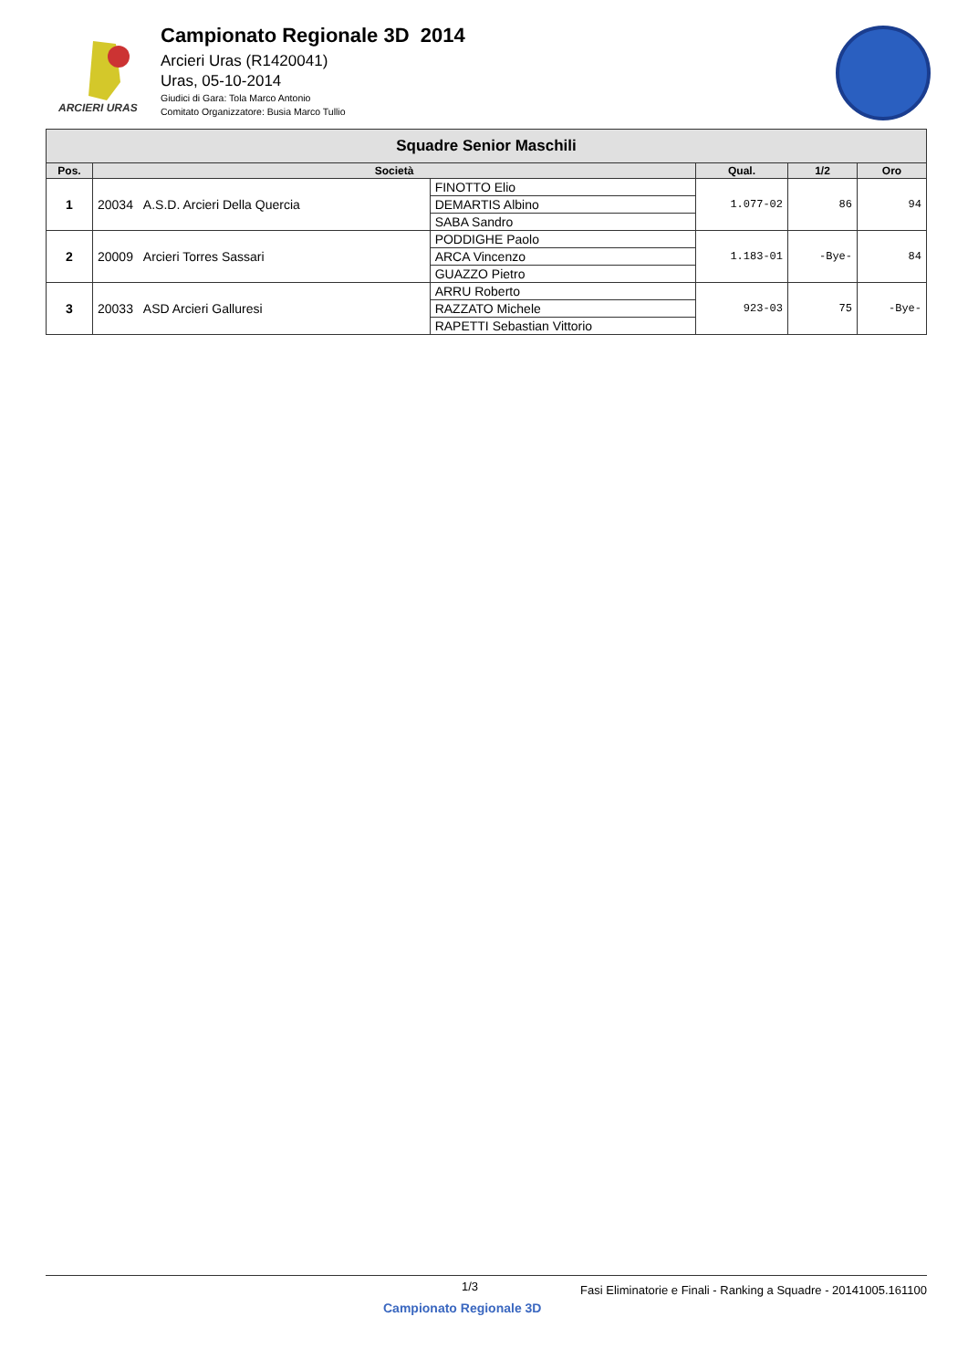ARCIERI URAS
Campionato Regionale 3D 2014
Arcieri Uras (R1420041)
Uras, 05-10-2014
Giudici di Gara: Tola Marco Antonio
Comitato Organizzatore: Busia Marco Tullio
| Squadre Senior Maschili | | | | | |
| --- | --- | --- | --- | --- | --- |
| Pos. | Società | | Qual. | 1/2 | Oro |
| 1 | 20034 A.S.D. Arcieri Della Quercia | FINOTTO Elio | 1.077-02 | 86 | 94 |
| | | DEMARTIS Albino | | | |
| | | SABA Sandro | | | |
| 2 | 20009 Arcieri Torres Sassari | PODDIGHE Paolo | 1.183-01 | -Bye- | 84 |
| | | ARCA Vincenzo | | | |
| | | GUAZZO Pietro | | | |
| 3 | 20033 ASD Arcieri Galluresi | ARRU Roberto | 923-03 | 75 | -Bye- |
| | | RAZZATO Michele | | | |
| | | RAPETTI Sebastian Vittorio | | | |
1/3 Fasi Eliminatorie e Finali - Ranking a Squadre - 20141005.161100
Campionato Regionale 3D